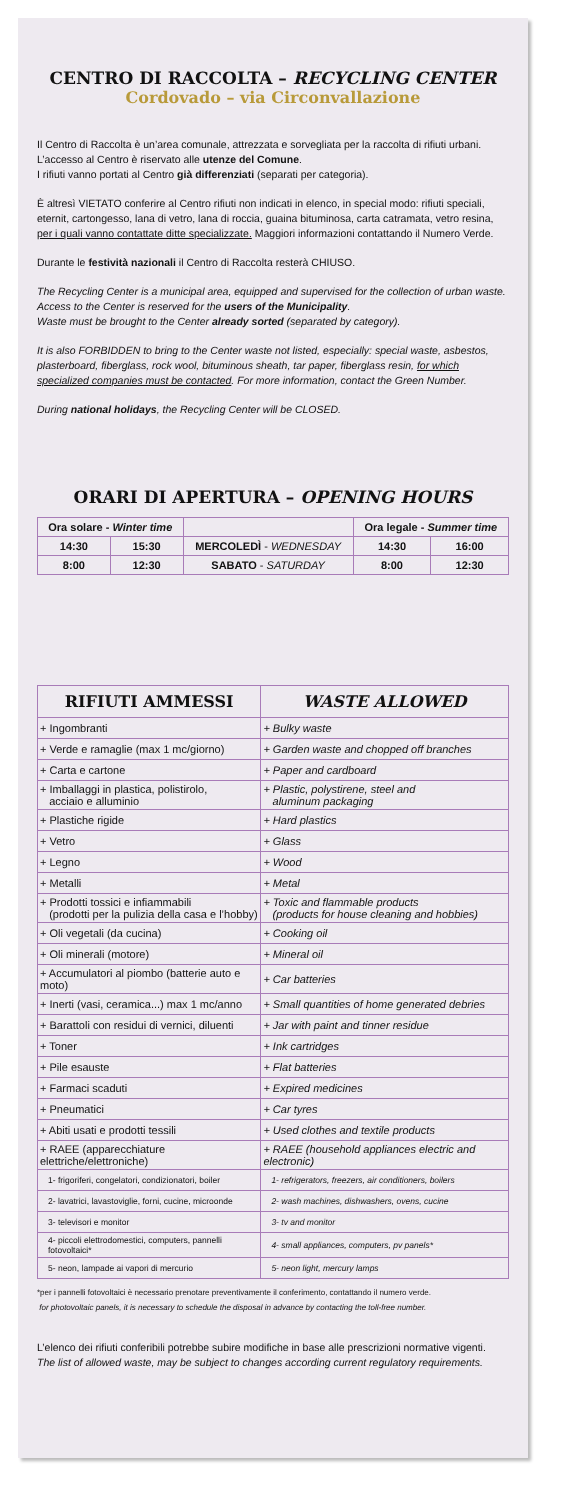CENTRO DI RACCOLTA – RECYCLING CENTER
Cordovado – via Circonvallazione
Il Centro di Raccolta è un’area comunale, attrezzata e sorvegliata per la raccolta di rifiuti urbani.
L’accesso al Centro è riservato alle utenze del Comune.
I rifiuti vanno portati al Centro già differenziati (separati per categoria).
È altresì VIETATO conferire al Centro rifiuti non indicati in elenco, in special modo: rifiuti speciali, eternit, cartongesso, lana di vetro, lana di roccia, guaina bituminosa, carta catramata, vetro resina, per i quali vanno contattate ditte specializzate. Maggiori informazioni contattando il Numero Verde.
Durante le festività nazionali il Centro di Raccolta resterà CHIUSO.
The Recycling Center is a municipal area, equipped and supervised for the collection of urban waste.
Access to the Center is reserved for the users of the Municipality.
Waste must be brought to the Center already sorted (separated by category).
It is also FORBIDDEN to bring to the Center waste not listed, especially: special waste, asbestos, plasterboard, fiberglass, rock wool, bituminous sheath, tar paper, fiberglass resin, for which specialized companies must be contacted. For more information, contact the Green Number.
During national holidays, the Recycling Center will be CLOSED.
ORARI DI APERTURA – OPENING HOURS
| Ora solare - Winter time | | | Ora legale - Summer time | |
| --- | --- | --- | --- | --- |
| 14:30 | 15:30 | MERCOLEDÌ - WEDNESDAY | 14:30 | 16:00 |
| 8:00 | 12:30 | SABATO - SATURDAY | 8:00 | 12:30 |
| RIFIUTI AMMESSI | WASTE ALLOWED |
| --- | --- |
| + Ingombranti | + Bulky waste |
| + Verde e ramaglie (max 1 mc/giorno) | + Garden waste and chopped off branches |
| + Carta e cartone | + Paper and cardboard |
| + Imballaggi in plastica, polistirolo, acciaio e alluminio | + Plastic, polystirene, steel and aluminum packaging |
| + Plastiche rigide | + Hard plastics |
| + Vetro | + Glass |
| + Legno | + Wood |
| + Metalli | + Metal |
| + Prodotti tossici e infiammabili (prodotti per la pulizia della casa e l’hobby) | + Toxic and flammable products (products for house cleaning and hobbies) |
| + Oli vegetali (da cucina) | + Cooking oil |
| + Oli minerali (motore) | + Mineral oil |
| + Accumulatori al piombo (batterie auto e moto) | + Car batteries |
| + Inerti (vasi, ceramica...) max 1 mc/anno | + Small quantities of home generated debries |
| + Barattoli con residui di vernici, diluenti | + Jar with paint and tinner residue |
| + Toner | + Ink cartridges |
| + Pile esauste | + Flat batteries |
| + Farmaci scaduti | + Expired medicines |
| + Pneumatici | + Car tyres |
| + Abiti usati e prodotti tessili | + Used clothes and textile products |
| + RAEE (apparecchiature elettriche/elettroniche) | + RAEE (household appliances electric and electronic) |
| 1- frigoriferi, congelatori, condizionatori, boiler | 1- refrigerators, freezers, air conditioners, boilers |
| 2- lavatrici, lavastoviglie, forni, cucine, microonde | 2- wash machines, dishwashers, ovens, cucine |
| 3- televisori e monitor | 3- tv and monitor |
| 4- piccoli elettrodomestici, computers, pannelli fotovoltaici* | 4- small appliances, computers, pv panels* |
| 5- neon, lampade ai vapori di mercurio | 5- neon light, mercury lamps |
*per i pannelli fotovoltaici è necessario prenotare preventivamente il conferimento, contattando il numero verde.
for photovoltaic panels, it is necessary to schedule the disposal in advance by contacting the toll-free number.
L’elenco dei rifiuti conferibili potrebbe subire modifiche in base alle prescrizioni normative vigenti.
The list of allowed waste, may be subject to changes according current regulatory requirements.